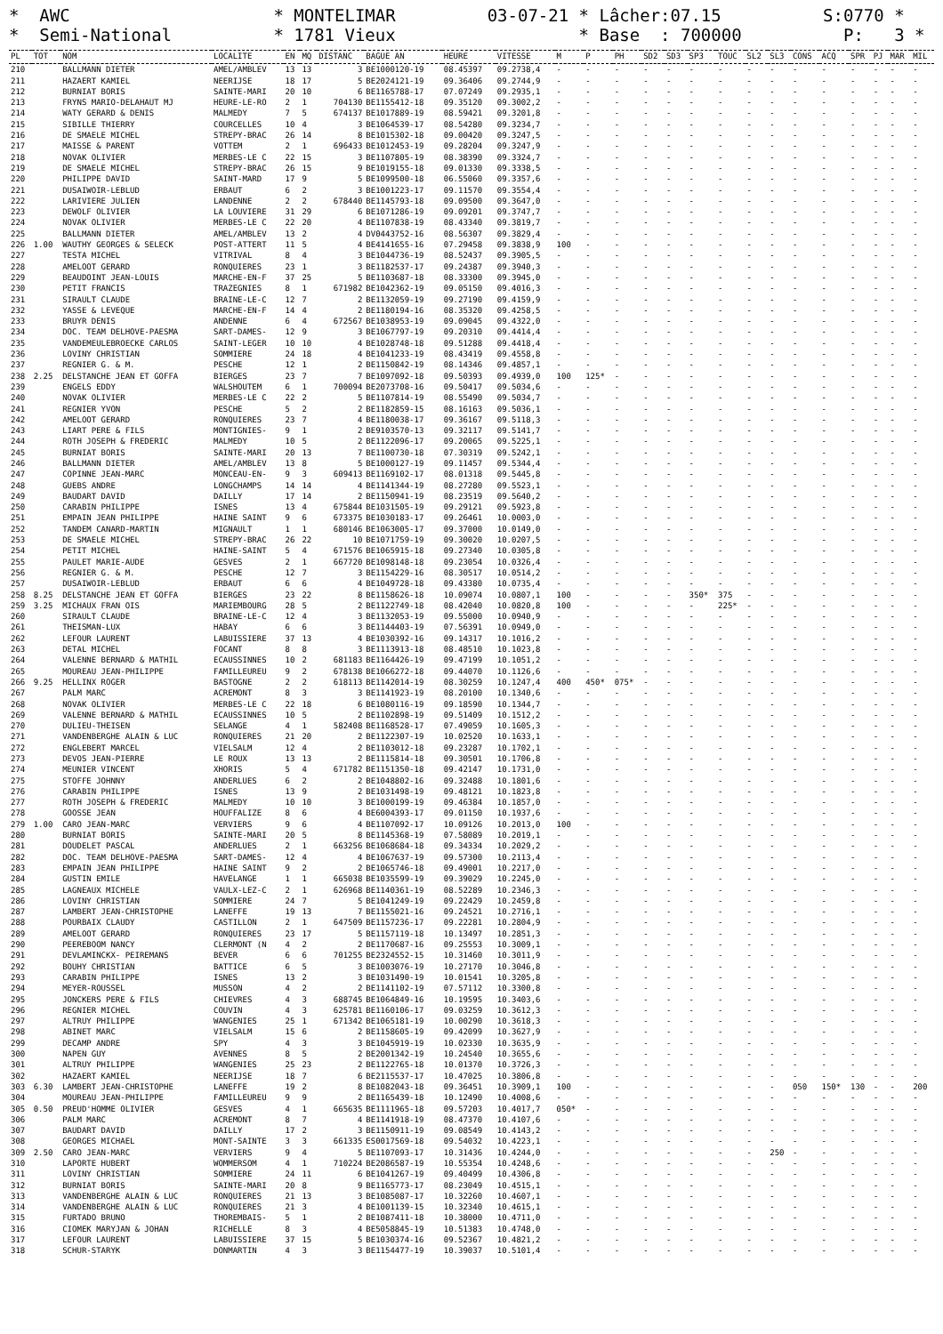* AWC * MONTELIMAR 03-07-21 * Lâcher:07.15 S:0770 * * Semi-National * 1781 Vieux * Base : 700000 P: 3 *
| PL | TOT | NOM | LOCALITE | EN | MQ | DISTANC | BAGUE AN | HEURE | VITESSE | M | P | PH | SD2 | SD3 | SP3 | TOUC | SL2 | SL3 | CONS | ACQ | SPR | PJ | MAR | MIL |
| --- | --- | --- | --- | --- | --- | --- | --- | --- | --- | --- | --- | --- | --- | --- | --- | --- | --- | --- | --- | --- | --- | --- | --- | --- |
| 210 | | BALLMANN DIETER | AMEL/AMBLEV | 13 | 13 | 3 | BE1000120-19 | 08.45397 | 09.2738,4 | - | - | - | - | - | - | - | - | - | - | - | - | - | - | - |
| 211 | | HAZAERT KAMIEL | NEERIJSE | 18 | 17 | 5 | BE2024121-19 | 09.36406 | 09.2744,9 | - | - | - | - | - | - | - | - | - | - | - | - | - | - | - |
| 212 | | BURNIAT BORIS | SAINTE-MARI | 20 | 10 | 6 | BE1165788-17 | 07.07249 | 09.2935,1 | - | - | - | - | - | - | - | - | - | - | - | - | - | - | - |
| 213 | | FRYNS MARIO-DELAHAUT MJ | HEURE-LE-RO | 2 | 1 | 704130 | BE1155412-18 | 09.35120 | 09.3002,2 | - | - | - | - | - | - | - | - | - | - | - | - | - | - | - |
| 214 | | WATY GERARD & DENIS | MALMEDY | 7 | 5 | 674137 | BE1017889-19 | 08.59421 | 09.3201,8 | - | - | - | - | - | - | - | - | - | - | - | - | - | - | - |
| 215 | | SIBILLE THIERRY | COURCELLES | 10 | 4 | 3 | BE1064539-17 | 08.54280 | 09.3234,7 | - | - | - | - | - | - | - | - | - | - | - | - | - | - | - |
| 216 | | DE SMAELE MICHEL | STREPY-BRAC | 26 | 14 | 8 | BE1015302-18 | 09.00420 | 09.3247,5 | - | - | - | - | - | - | - | - | - | - | - | - | - | - | - |
| 217 | | MAISSE & PARENT | VOTTEM | 2 | 1 | 696433 | BE1012453-19 | 09.28204 | 09.3247,9 | - | - | - | - | - | - | - | - | - | - | - | - | - | - | - |
| 218 | | NOVAK OLIVIER | MERBES-LE C | 22 | 15 | 3 | BE1107805-19 | 08.38390 | 09.3324,7 | - | - | - | - | - | - | - | - | - | - | - | - | - | - | - |
| 219 | | DE SMAELE MICHEL | STREPY-BRAC | 26 | 15 | 9 | BE1019155-18 | 09.01330 | 09.3338,5 | - | - | - | - | - | - | - | - | - | - | - | - | - | - | - |
| 220 | | PHILIPPE DAVID | SAINT-MARD | 17 | 9 | 5 | BE1099500-18 | 06.55060 | 09.3357,6 | - | - | - | - | - | - | - | - | - | - | - | - | - | - | - |
| 221 | | DUSAIWOIR-LEBLUD | ERBAUT | 6 | 2 | 3 | BE1001223-17 | 09.11570 | 09.3554,4 | - | - | - | - | - | - | - | - | - | - | - | - | - | - | - |
| 222 | | LARIVIERE JULIEN | LANDENNE | 2 | 2 | 678440 | BE1145793-18 | 09.09500 | 09.3647,0 | - | - | - | - | - | - | - | - | - | - | - | - | - | - | - |
| 223 | | DEWOLF OLIVIER | LA LOUVIERE | 31 | 29 | 6 | BE1071286-19 | 09.09201 | 09.3747,7 | - | - | - | - | - | - | - | - | - | - | - | - | - | - | - |
| 224 | | NOVAK OLIVIER | MERBES-LE C | 22 | 20 | 4 | BE1107838-19 | 08.43340 | 09.3819,7 | - | - | - | - | - | - | - | - | - | - | - | - | - | - | - |
| 225 | | BALLMANN DIETER | AMEL/AMBLEV | 13 | 2 | 4 | DV0443752-16 | 08.56307 | 09.3829,4 | - | - | - | - | - | - | - | - | - | - | - | - | - | - | - |
| 226 | 1.00 | WAUTHY GEORGES & SELECK | POST-ATTERT | 11 | 5 | 4 | BE4141655-16 | 07.29458 | 09.3838,9 | 100 | - | - | - | - | - | - | - | - | - | - | - | - | - | - |
| 227 | | TESTA MICHEL | VITRIVAL | 8 | 4 | 3 | BE1044736-19 | 08.52437 | 09.3905,5 | - | - | - | - | - | - | - | - | - | - | - | - | - | - | - |
| 228 | | AMELOOT GERARD | RONQUIERES | 23 | 1 | 3 | BE1182537-17 | 09.24387 | 09.3940,3 | - | - | - | - | - | - | - | - | - | - | - | - | - | - | - |
| 229 | | BEAUDOINT JEAN-LOUIS | MARCHE-EN-F | 37 | 25 | 5 | BE1103687-18 | 08.33300 | 09.3945,0 | - | - | - | - | - | - | - | - | - | - | - | - | - | - | - |
| 230 | | PETIT FRANCIS | TRAZEGNIES | 8 | 1 | 671982 | BE1042362-19 | 09.05150 | 09.4016,3 | - | - | - | - | - | - | - | - | - | - | - | - | - | - | - |
| 231 | | SIRAULT CLAUDE | BRAINE-LE-C | 12 | 7 | 2 | BE1132059-19 | 09.27190 | 09.4159,9 | - | - | - | - | - | - | - | - | - | - | - | - | - | - | - |
| 232 | | YASSE & LEVEQUE | MARCHE-EN-F | 14 | 4 | 2 | BE1180194-16 | 08.35320 | 09.4258,5 | - | - | - | - | - | - | - | - | - | - | - | - | - | - | - |
| 233 | | BRUYR DENIS | ANDENNE | 6 | 4 | 672567 | BE1038953-19 | 09.09045 | 09.4322,0 | - | - | - | - | - | - | - | - | - | - | - | - | - | - | - |
| 234 | | DOC. TEAM DELHOVE-PAESMA | SART-DAMES- | 12 | 9 | 3 | BE1067797-19 | 09.20310 | 09.4414,4 | - | - | - | - | - | - | - | - | - | - | - | - | - | - | - |
| 235 | | VANDEMEULEBROECKE CARLOS | SAINT-LEGER | 10 | 10 | 4 | BE1028748-18 | 09.51288 | 09.4418,4 | - | - | - | - | - | - | - | - | - | - | - | - | - | - | - |
| 236 | | LOVINY CHRISTIAN | SOMMIERE | 24 | 18 | 4 | BE1041233-19 | 08.43419 | 09.4558,8 | - | - | - | - | - | - | - | - | - | - | - | - | - | - | - |
| 237 | | REGNIER G. & M. | PESCHE | 12 | 1 | 2 | BE1150842-19 | 08.14346 | 09.4857,1 | - | - | - | - | - | - | - | - | - | - | - | - | - | - | - |
| 238 | 2.25 | DELSTANCHE JEAN ET GOFFA | BIERGES | 23 | 7 | 7 | BE1097092-18 | 09.50393 | 09.4939,0 | 100 | 125* | - | - | - | - | - | - | - | - | - | - | - | - | - |
| 239 | | ENGELS EDDY | WALSHOUTEM | 6 | 1 | 700094 | BE2073708-16 | 09.50417 | 09.5034,6 | - | - | - | - | - | - | - | - | - | - | - | - | - | - | - |
| 240 | | NOVAK OLIVIER | MERBES-LE C | 22 | 2 | 5 | BE1107814-19 | 08.55490 | 09.5034,7 | - | - | - | - | - | - | - | - | - | - | - | - | - | - | - |
| 241 | | REGNIER YVON | PESCHE | 5 | 2 | 2 | BE1182859-15 | 08.16163 | 09.5036,1 | - | - | - | - | - | - | - | - | - | - | - | - | - | - | - |
| 242 | | AMELOOT GERARD | RONQUIERES | 23 | 7 | 4 | BE1180038-17 | 09.36167 | 09.5118,3 | - | - | - | - | - | - | - | - | - | - | - | - | - | - | - |
| 243 | | LIART PERE & FILS | MONTIGNIES- | 9 | 1 | 2 | BE9103570-13 | 09.32117 | 09.5141,7 | - | - | - | - | - | - | - | - | - | - | - | - | - | - | - |
| 244 | | ROTH JOSEPH & FREDERIC | MALMEDY | 10 | 5 | 2 | BE1122096-17 | 09.20065 | 09.5225,1 | - | - | - | - | - | - | - | - | - | - | - | - | - | - | - |
| 245 | | BURNIAT BORIS | SAINTE-MARI | 20 | 13 | 7 | BE1100730-18 | 07.30319 | 09.5242,1 | - | - | - | - | - | - | - | - | - | - | - | - | - | - | - |
| 246 | | BALLMANN DIETER | AMEL/AMBLEV | 13 | 8 | 5 | BE1000127-19 | 09.11457 | 09.5344,4 | - | - | - | - | - | - | - | - | - | - | - | - | - | - | - |
| 247 | | COPINNE JEAN-MARC | MONCEAU-EN- | 9 | 3 | 609413 | BE1169102-17 | 08.01318 | 09.5445,8 | - | - | - | - | - | - | - | - | - | - | - | - | - | - | - |
| 248 | | GUEBS ANDRE | LONGCHAMPS | 14 | 14 | 4 | BE1141344-19 | 08.27280 | 09.5523,1 | - | - | - | - | - | - | - | - | - | - | - | - | - | - | - |
| 249 | | BAUDART DAVID | DAILLY | 17 | 14 | 2 | BE1150941-19 | 08.23519 | 09.5640,2 | - | - | - | - | - | - | - | - | - | - | - | - | - | - | - |
| 250 | | CARABIN PHILIPPE | ISNES | 13 | 4 | 675844 | BE1031505-19 | 09.29121 | 09.5923,8 | - | - | - | - | - | - | - | - | - | - | - | - | - | - | - |
| 251 | | EMPAIN JEAN PHILIPPE | HAINE SAINT | 9 | 6 | 673375 | BE1030183-17 | 09.26461 | 10.0003,0 | - | - | - | - | - | - | - | - | - | - | - | - | - | - | - |
| 252 | | TANDEM CANARD-MARTIN | MIGNAULT | 1 | 1 | 680146 | BE1063005-17 | 09.37000 | 10.0149,0 | - | - | - | - | - | - | - | - | - | - | - | - | - | - | - |
| 253 | | DE SMAELE MICHEL | STREPY-BRAC | 26 | 22 | 10 | BE1071759-19 | 09.30020 | 10.0207,5 | - | - | - | - | - | - | - | - | - | - | - | - | - | - | - |
| 254 | | PETIT MICHEL | HAINE-SAINT | 5 | 4 | 671576 | BE1065915-18 | 09.27340 | 10.0305,8 | - | - | - | - | - | - | - | - | - | - | - | - | - | - | - |
| 255 | | PAULET MARIE-AUDE | GESVES | 2 | 1 | 667720 | BE1098148-18 | 09.23054 | 10.0326,4 | - | - | - | - | - | - | - | - | - | - | - | - | - | - | - |
| 256 | | REGNIER G. & M. | PESCHE | 12 | 7 | 3 | BE1154229-16 | 08.30517 | 10.0514,2 | - | - | - | - | - | - | - | - | - | - | - | - | - | - | - |
| 257 | | DUSAIWOIR-LEBLUD | ERBAUT | 6 | 6 | 4 | BE1049728-18 | 09.43380 | 10.0735,4 | - | - | - | - | - | - | - | - | - | - | - | - | - | - | - |
| 258 | 8.25 | DELSTANCHE JEAN ET GOFFA | BIERGES | 23 | 22 | 8 | BE1158626-18 | 10.09074 | 10.0807,1 | 100 | - | - | - | - | 350* | 375 | - | - | - | - | - | - | - | - |
| 259 | 3.25 | MICHAUX FRAN OIS | MARIEMBOURG | 28 | 5 | 2 | BE1122749-18 | 08.42040 | 10.0820,8 | 100 | - | - | - | - | - | 225* | - | - | - | - | - | - | - | - |
| 260 | | SIRAULT CLAUDE | BRAINE-LE-C | 12 | 4 | 3 | BE1132053-19 | 09.55000 | 10.0940,9 | - | - | - | - | - | - | - | - | - | - | - | - | - | - | - |
| 261 | | THEISMAN-LUX | HABAY | 6 | 6 | 3 | BE1144403-19 | 07.56391 | 10.0949,0 | - | - | - | - | - | - | - | - | - | - | - | - | - | - | - |
| 262 | | LEFOUR LAURENT | LABUISSIERE | 37 | 13 | 4 | BE1030392-16 | 09.14317 | 10.1016,2 | - | - | - | - | - | - | - | - | - | - | - | - | - | - | - |
| 263 | | DETAL MICHEL | FOCANT | 8 | 8 | 3 | BE1113913-18 | 08.48510 | 10.1023,8 | - | - | - | - | - | - | - | - | - | - | - | - | - | - | - |
| 264 | | VALENNE BERNARD & MATHIL | ECAUSSINNES | 10 | 2 | 681183 | BE1164426-19 | 09.47199 | 10.1051,2 | - | - | - | - | - | - | - | - | - | - | - | - | - | - | - |
| 265 | | MOUREAU JEAN-PHILIPPE | FAMILLEUREU | 9 | 2 | 678138 | BE1066272-18 | 09.44070 | 10.1126,6 | - | - | - | - | - | - | - | - | - | - | - | - | - | - | - |
| 266 | 9.25 | HELLINX ROGER | BASTOGNE | 2 | 2 | 618113 | BE1142014-19 | 08.30259 | 10.1247,4 | 400 | 450* | 075* | - | - | - | - | - | - | - | - | - | - | - | - |
| 267 | | PALM MARC | ACREMONT | 8 | 3 | 3 | BE1141923-19 | 08.20100 | 10.1340,6 | - | - | - | - | - | - | - | - | - | - | - | - | - | - | - |
| 268 | | NOVAK OLIVIER | MERBES-LE C | 22 | 18 | 6 | BE1080116-19 | 09.18590 | 10.1344,7 | - | - | - | - | - | - | - | - | - | - | - | - | - | - | - |
| 269 | | VALENNE BERNARD & MATHIL | ECAUSSINNES | 10 | 5 | 2 | BE1102898-19 | 09.51409 | 10.1512,2 | - | - | - | - | - | - | - | - | - | - | - | - | - | - | - |
| 270 | | DULIEU-THEISEN | SELANGE | 4 | 1 | 582408 | BE1168528-17 | 07.49059 | 10.1605,3 | - | - | - | - | - | - | - | - | - | - | - | - | - | - | - |
| 271 | | VANDENBERGHE ALAIN & LUC | RONQUIERES | 21 | 20 | 2 | BE1122307-19 | 10.02520 | 10.1633,1 | - | - | - | - | - | - | - | - | - | - | - | - | - | - | - |
| 272 | | ENGLEBERT MARCEL | VIELSALM | 12 | 4 | 2 | BE1103012-18 | 09.23287 | 10.1702,1 | - | - | - | - | - | - | - | - | - | - | - | - | - | - | - |
| 273 | | DEVOS JEAN-PIERRE | LE ROUX | 13 | 13 | 2 | BE1115814-18 | 09.30501 | 10.1706,8 | - | - | - | - | - | - | - | - | - | - | - | - | - | - | - |
| 274 | | MEUNIER VINCENT | XHORIS | 5 | 4 | 671782 | BE1151350-18 | 09.42147 | 10.1731,0 | - | - | - | - | - | - | - | - | - | - | - | - | - | - | - |
| 275 | | STOFFE JOHNNY | ANDERLUES | 6 | 2 | 2 | BE1048802-16 | 09.32488 | 10.1801,6 | - | - | - | - | - | - | - | - | - | - | - | - | - | - | - |
| 276 | | CARABIN PHILIPPE | ISNES | 13 | 9 | 2 | BE1031498-19 | 09.48121 | 10.1823,8 | - | - | - | - | - | - | - | - | - | - | - | - | - | - | - |
| 277 | | ROTH JOSEPH & FREDERIC | MALMEDY | 10 | 10 | 3 | BE1000199-19 | 09.46384 | 10.1857,0 | - | - | - | - | - | - | - | - | - | - | - | - | - | - | - |
| 278 | | GOOSSE JEAN | HOUFFALIZE | 8 | 6 | 4 | BE6004393-17 | 09.01150 | 10.1937,6 | - | - | - | - | - | - | - | - | - | - | - | - | - | - | - |
| 279 | 1.00 | CARO JEAN-MARC | VERVIERS | 9 | 6 | 4 | BE1107092-17 | 10.09126 | 10.2013,0 | 100 | - | - | - | - | - | - | - | - | - | - | - | - | - | - |
| 280 | | BURNIAT BORIS | SAINTE-MARI | 20 | 5 | 8 | BE1145368-19 | 07.58089 | 10.2019,1 | - | - | - | - | - | - | - | - | - | - | - | - | - | - | - |
| 281 | | DOUDELET PASCAL | ANDERLUES | 2 | 1 | 663256 | BE1068684-18 | 09.34334 | 10.2029,2 | - | - | - | - | - | - | - | - | - | - | - | - | - | - | - |
| 282 | | DOC. TEAM DELHOVE-PAESMA | SART-DAMES- | 12 | 4 | 4 | BE1067637-19 | 09.57300 | 10.2113,4 | - | - | - | - | - | - | - | - | - | - | - | - | - | - | - |
| 283 | | EMPAIN JEAN PHILIPPE | HAINE SAINT | 9 | 2 | 2 | BE1065746-18 | 09.49001 | 10.2217,0 | - | - | - | - | - | - | - | - | - | - | - | - | - | - | - |
| 284 | | GUSTIN EMILE | HAVELANGE | 1 | 1 | 665038 | BE1035599-19 | 09.39029 | 10.2245,0 | - | - | - | - | - | - | - | - | - | - | - | - | - | - | - |
| 285 | | LAGNEAUX MICHELE | VAULX-LEZ-C | 2 | 1 | 626968 | BE1140361-19 | 08.52289 | 10.2346,3 | - | - | - | - | - | - | - | - | - | - | - | - | - | - | - |
| 286 | | LOVINY CHRISTIAN | SOMMIERE | 24 | 7 | 5 | BE1041249-19 | 09.22429 | 10.2459,8 | - | - | - | - | - | - | - | - | - | - | - | - | - | - | - |
| 287 | | LAMBERT JEAN-CHRISTOPHE | LANEFFE | 19 | 13 | 7 | BE1155021-16 | 09.24521 | 10.2716,1 | - | - | - | - | - | - | - | - | - | - | - | - | - | - | - |
| 288 | | POURBAIX CLAUDY | CASTILLON | 2 | 1 | 647509 | BE1157236-17 | 09.22281 | 10.2804,9 | - | - | - | - | - | - | - | - | - | - | - | - | - | - | - |
| 289 | | AMELOOT GERARD | RONQUIERES | 23 | 17 | 5 | BE1157119-18 | 10.13497 | 10.2851,3 | - | - | - | - | - | - | - | - | - | - | - | - | - | - | - |
| 290 | | PEEREBOOM NANCY | CLERMONT (N | 4 | 2 | 2 | BE1170687-16 | 09.25553 | 10.3009,1 | - | - | - | - | - | - | - | - | - | - | - | - | - | - | - |
| 291 | | DEVLAMINCKX- PEIREMANS | BEVER | 6 | 6 | 701255 | BE2324552-15 | 10.31460 | 10.3011,9 | - | - | - | - | - | - | - | - | - | - | - | - | - | - | - |
| 292 | | BOUHY CHRISTIAN | BATTICE | 6 | 5 | 3 | BE1003076-19 | 10.27170 | 10.3046,8 | - | - | - | - | - | - | - | - | - | - | - | - | - | - | - |
| 293 | | CARABIN PHILIPPE | ISNES | 13 | 2 | 3 | BE1031490-19 | 10.01541 | 10.3205,8 | - | - | - | - | - | - | - | - | - | - | - | - | - | - | - |
| 294 | | MEYER-ROUSSEL | MUSSON | 4 | 2 | 2 | BE1141102-19 | 07.57112 | 10.3300,8 | - | - | - | - | - | - | - | - | - | - | - | - | - | - | - |
| 295 | | JONCKERS PERE & FILS | CHIEVRES | 4 | 3 | 688745 | BE1064849-16 | 10.19595 | 10.3403,6 | - | - | - | - | - | - | - | - | - | - | - | - | - | - | - |
| 296 | | REGNIER MICHEL | COUVIN | 4 | 3 | 625781 | BE1160106-17 | 09.03259 | 10.3612,3 | - | - | - | - | - | - | - | - | - | - | - | - | - | - | - |
| 297 | | ALTRUY PHILIPPE | WANGENIES | 25 | 1 | 671342 | BE1065181-19 | 10.00290 | 10.3618,3 | - | - | - | - | - | - | - | - | - | - | - | - | - | - | - |
| 298 | | ABINET MARC | VIELSALM | 15 | 6 | 2 | BE1158605-19 | 09.42099 | 10.3627,9 | - | - | - | - | - | - | - | - | - | - | - | - | - | - | - |
| 299 | | DECAMP ANDRE | SPY | 4 | 3 | 3 | BE1045919-19 | 10.02330 | 10.3635,9 | - | - | - | - | - | - | - | - | - | - | - | - | - | - | - |
| 300 | | NAPEN GUY | AVENNES | 8 | 5 | 2 | BE2001342-19 | 10.24540 | 10.3655,6 | - | - | - | - | - | - | - | - | - | - | - | - | - | - | - |
| 301 | | ALTRUY PHILIPPE | WANGENIES | 25 | 23 | 2 | BE1122765-18 | 10.01370 | 10.3726,3 | - | - | - | - | - | - | - | - | - | - | - | - | - | - | - |
| 302 | | HAZAERT KAMIEL | NEERIJSE | 18 | 7 | 6 | BE2115537-17 | 10.47025 | 10.3806,8 | - | - | - | - | - | - | - | - | - | - | - | - | - | - | - |
| 303 | 6.30 | LAMBERT JEAN-CHRISTOPHE | LANEFFE | 19 | 2 | 8 | BE1082043-18 | 09.36451 | 10.3909,1 | 100 | - | - | - | - | - | - | - | - | 050 | 150* | 130 | - | - | 200 |
| 304 | | MOUREAU JEAN-PHILIPPE | FAMILLEUREU | 9 | 9 | 2 | BE1165439-18 | 10.12490 | 10.4008,6 | - | - | - | - | - | - | - | - | - | - | - | - | - | - | - |
| 305 | 0.50 | PREUD'HOMME OLIVIER | GESVES | 4 | 1 | 665635 | BE1111965-18 | 09.57203 | 10.4017,7 | 050* | - | - | - | - | - | - | - | - | - | - | - | - | - | - |
| 306 | | PALM MARC | ACREMONT | 8 | 7 | 4 | BE1141918-19 | 08.47370 | 10.4107,6 | - | - | - | - | - | - | - | - | - | - | - | - | - | - | - |
| 307 | | BAUDART DAVID | DAILLY | 17 | 2 | 3 | BE1150911-19 | 09.08549 | 10.4143,2 | - | - | - | - | - | - | - | - | - | - | - | - | - | - | - |
| 308 | | GEORGES MICHAEL | MONT-SAINTE | 3 | 3 | 661335 | ES0017569-18 | 09.54032 | 10.4223,1 | - | - | - | - | - | - | - | - | - | - | - | - | - | - | - |
| 309 | 2.50 | CARO JEAN-MARC | VERVIERS | 9 | 4 | 5 | BE1107093-17 | 10.31436 | 10.4244,0 | - | - | - | - | - | - | - | - | 250 | - | - | - | - | - | - |
| 310 | | LAPORTE HUBERT | WOMMERSOM | 4 | 1 | 710224 | BE2086587-19 | 10.55354 | 10.4248,6 | - | - | - | - | - | - | - | - | - | - | - | - | - | - | - |
| 311 | | LOVINY CHRISTIAN | SOMMIERE | 24 | 11 | 6 | BE1041267-19 | 09.40499 | 10.4306,8 | - | - | - | - | - | - | - | - | - | - | - | - | - | - | - |
| 312 | | BURNIAT BORIS | SAINTE-MARI | 20 | 8 | 9 | BE1165773-17 | 08.23049 | 10.4515,1 | - | - | - | - | - | - | - | - | - | - | - | - | - | - | - |
| 313 | | VANDENBERGHE ALAIN & LUC | RONQUIERES | 21 | 13 | 3 | BE1085087-17 | 10.32260 | 10.4607,1 | - | - | - | - | - | - | - | - | - | - | - | - | - | - | - |
| 314 | | VANDENBERGHE ALAIN & LUC | RONQUIERES | 21 | 3 | 4 | BE1001139-15 | 10.32340 | 10.4615,1 | - | - | - | - | - | - | - | - | - | - | - | - | - | - | - |
| 315 | | FURTADO BRUNO | THOREMBAIS- | 5 | 1 | 2 | BE1087411-18 | 10.38000 | 10.4711,0 | - | - | - | - | - | - | - | - | - | - | - | - | - | - | - |
| 316 | | CIOMEK MARYJAN & JOHAN | RICHELLE | 8 | 3 | 4 | BE5058845-19 | 10.51383 | 10.4748,0 | - | - | - | - | - | - | - | - | - | - | - | - | - | - | - |
| 317 | | LEFOUR LAURENT | LABUISSIERE | 37 | 15 | 5 | BE1030374-16 | 09.52367 | 10.4821,2 | - | - | - | - | - | - | - | - | - | - | - | - | - | - | - |
| 318 | | SCHUR-STARYK | DONMARTIN | 4 | 3 | 3 | BE1154477-19 | 10.39037 | 10.5101,4 | - | - | - | - | - | - | - | - | - | - | - | - | - | - | - |